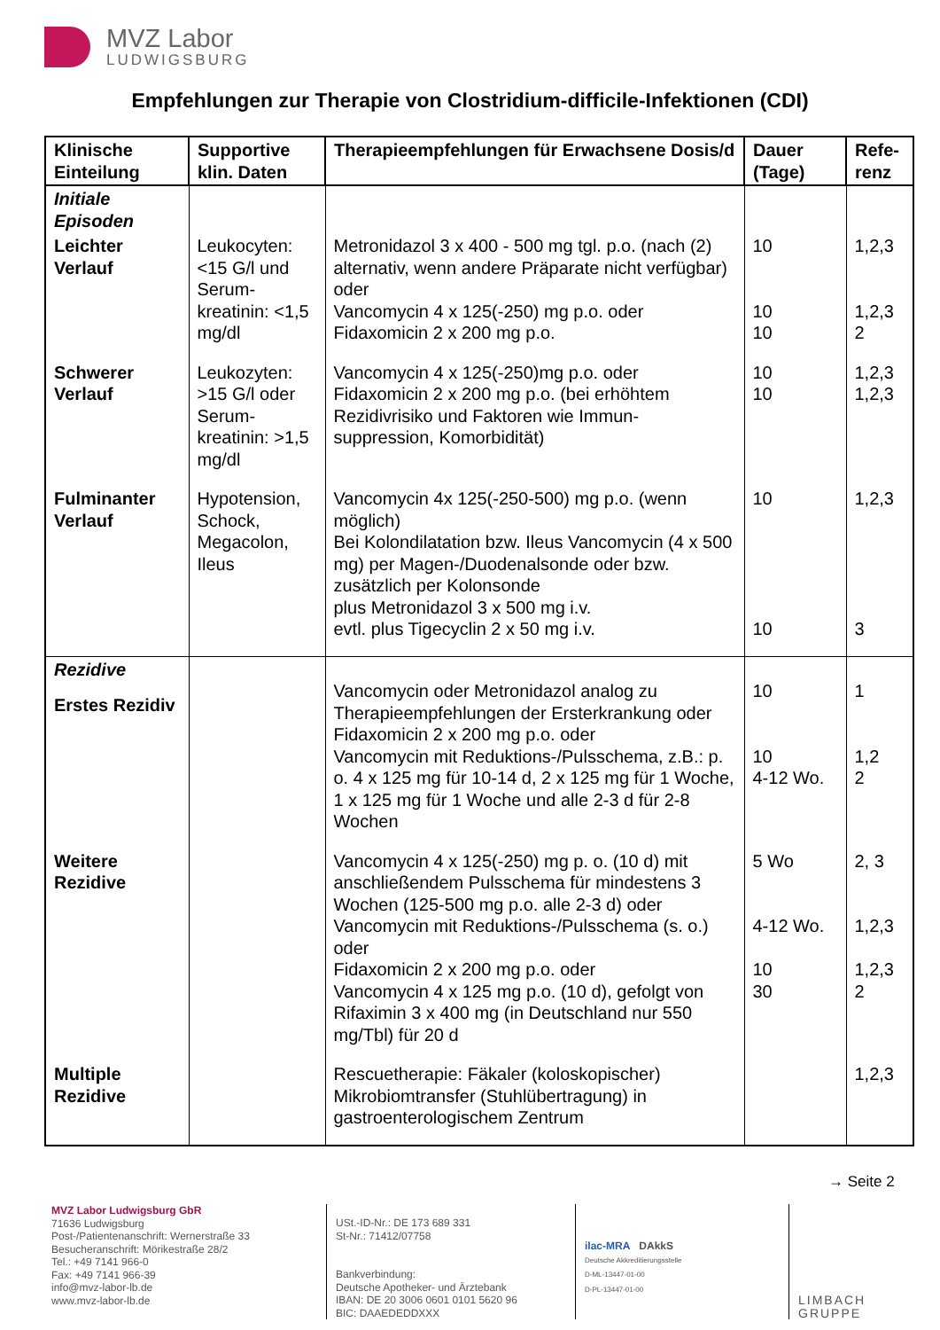MVZ Labor
LUDWIGSBURG
Empfehlungen zur Therapie von Clostridium-difficile-Infektionen (CDI)
| Klinische Einteilung | Supportive klin. Daten | Therapieempfehlungen für Erwachsene Dosis/d | Dauer (Tage) | Refe-renz |
| --- | --- | --- | --- | --- |
| Initiale Episoden | | | | |
| Leichter Verlauf | Leukocyten: <15 G/l und Serum-kreatinin: <1,5 mg/dl | Metronidazol 3 x 400 - 500 mg tgl. p.o. (nach (2) alternativ, wenn andere Präparate nicht verfügbar) oder Vancomycin 4 x 125(-250) mg p.o. oder Fidaxomicin 2 x 200 mg p.o. | 10 10 10 | 1,2,3 1,2,3 2 |
| Schwerer Verlauf | Leukozyten: >15 G/l oder Serum-kreatinin: >1,5 mg/dl | Vancomycin 4 x 125(-250)mg p.o. oder Fidaxomicin 2 x 200 mg p.o. (bei erhöhtem Rezidivrisiko und Faktoren wie Immun-suppression, Komorbidität) | 10 10 | 1,2,3 1,2,3 |
| Fulminanter Verlauf | Hypotension, Schock, Megacolon, Ileus | Vancomycin 4x 125(-250-500) mg p.o. (wenn möglich) Bei Kolondilatation bzw. Ileus Vancomycin (4 x 500 mg) per Magen-/Duodenalsonde oder bzw. zusätzlich per Kolonsonde plus Metronidazol 3 x 500 mg i.v. evtl. plus Tigecyclin 2 x 50 mg i.v. | 10 10 | 1,2,3 3 |
| Rezidive Erstes Rezidiv | | Vancomycin oder Metronidazol analog zu Therapieempfehlungen der Ersterkrankung oder Fidaxomicin 2 x 200 mg p.o. oder Vancomycin mit Reduktions-/Pulsschema, z.B.: p. o. 4 x 125 mg für 10-14 d, 2 x 125 mg für 1 Woche, 1 x 125 mg für 1 Woche und alle 2-3 d für 2-8 Wochen | 10 10 4-12 Wo. | 1 1,2 2 |
| Weitere Rezidive | | Vancomycin 4 x 125(-250) mg p. o. (10 d) mit anschließendem Pulsschema für mindestens 3 Wochen (125-500 mg p.o. alle 2-3 d) oder Vancomycin mit Reduktions-/Pulsschema (s. o.) oder Fidaxomicin 2 x 200 mg p.o. oder Vancomycin 4 x 125 mg p.o. (10 d), gefolgt von Rifaximin 3 x 400 mg (in Deutschland nur 550 mg/Tbl) für 20 d | 5 Wo 4-12 Wo. 10 30 | 2, 3 1,2,3 1,2,3 2 |
| Multiple Rezidive | | Rescuetherapie: Fäkaler (koloskopischer) Mikrobiomtransfer (Stuhlübertragung) in gastroenterologischem Zentrum | | 1,2,3 |
→ Seite 2
MVZ Labor Ludwigsburg GbR
71636 Ludwigsburg
Post-/Patientenanschrift: Wernerstraße 33
Besucheranschrift: Mörikestraße 28/2
Tel.: +49 7141 966-0
Fax: +49 7141 966-39
info@mvz-labor-lb.de
www.mvz-labor-lb.de
USt.-ID-Nr.: DE 173 689 331
St-Nr.: 71412/07758
Bankverbindung:
Deutsche Apotheker- und Ärztebank
IBAN: DE 20 3006 0601 0101 5620 96
BIC: DAAEDEDDXXX
ilac-MRA DAkkS
Deutsche Akkreditierungsstelle
D-ML-13447-01-00
D-PL-13447-01-00
LIMBACH GRUPPE